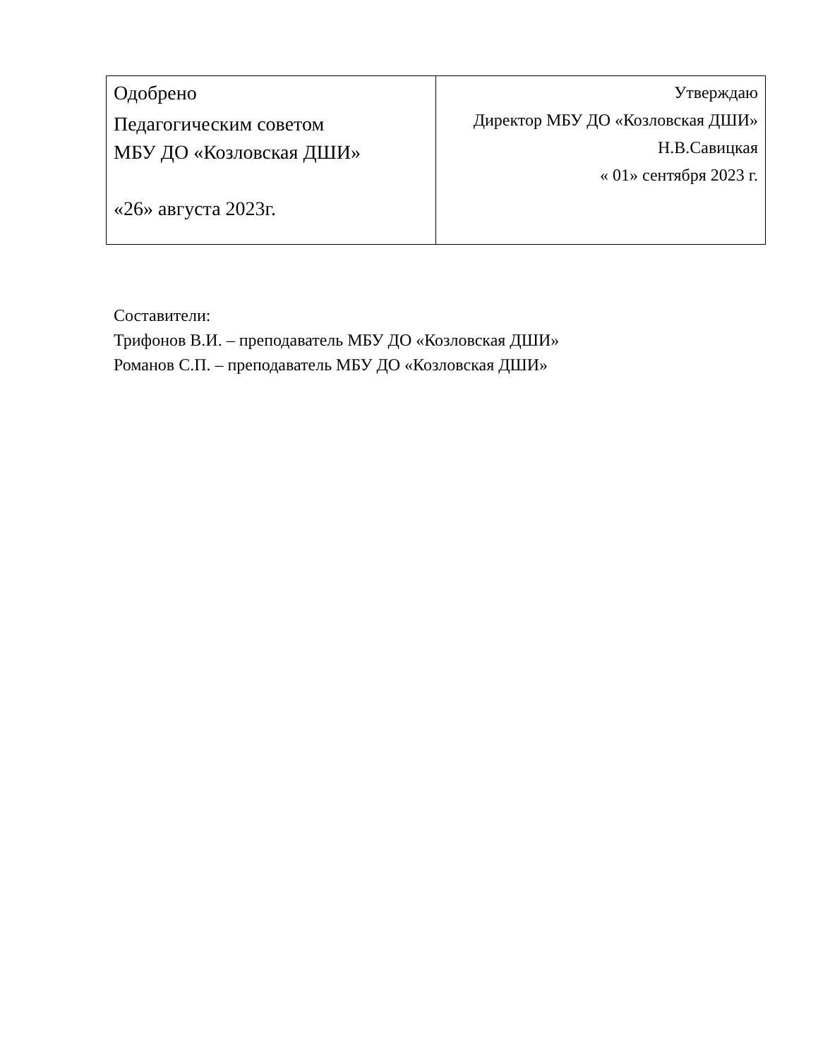| Одобрено Педагогическим советом МБУ ДО «Козловская ДШИ» «26» августа 2023г. | Утверждаю Директор МБУ ДО «Козловская ДШИ» Н.В.Савицкая « 01» сентября 2023 г. |
Составители:
Трифонов В.И. – преподаватель МБУ ДО «Козловская ДШИ»
Романов С.П. – преподаватель МБУ ДО «Козловская ДШИ»